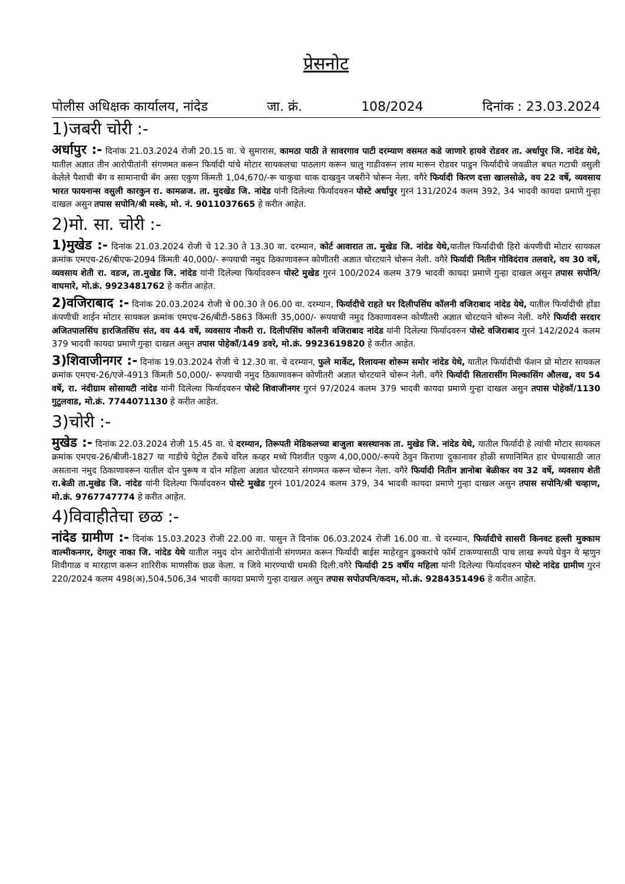प्रेसनोट
पोलीस अधिक्षक कार्यालय, नांदेड जा. क्रं. 108/2024 दिनांक : 23.03.2024
1)जबरी चोरी :-
अर्धापुर :- दिनांक 21.03.2024 रोजी 20.15 वा. चे सुमारास, कामठा पाठी ते सावरगाव पाटी दरम्याण वसमत कडे जाणारे हायवे रोडवर ता. अर्धापुर जि. नांदेड येथे, यातील अज्ञात तीन आरोपीतांनी संगणमत करून फिर्यादी यांचे मोटार सायकलचा पाठलाग करून चालु गाडीवरून लाथ मारून रोडवर पाडुन फिर्यादीचे जवळील बचत गटाची वसुली केलेले पैशाची बॅग व सामानाची बॅग असा एकुण किंमती 1,04,670/-रू चाकुचा धाक दाखवुन जबरीने चोरून नेला. वगैरे फिर्यादी किरण दत्ता खालसोळे, वय 22 वर्षे, व्यवसाय भारत फायनान्स वसुली कारकुन रा. कामळज. ता. मुदखेड जि. नांदेड यांनी दिलेल्या फिर्यादवरुन पोस्टे अर्धापुर गुरनं 131/2024 कलम 392, 34 भादवी कायदा प्रमाणे गुन्हा दाखल असुन तपास सपोनि/श्री मस्के, मो. नं. 9011037665 हे करीत आहेत.
2)मो. सा. चोरी :-
1)मुखेड :- दिनांक 21.03.2024 रोजी चे 12.30 ते 13.30 वा. दरम्यान, कोर्ट आवारात ता. मुखेड जि. नांदेड येथे, यातील फिर्यादीची हिरो कंपणीची मोटार सायकल क्रमांक एमएच-26/बीएफ-2094 किंमती 40,000/- रूपयाची नमुद ठिकाणावरून कोणीतरी अज्ञात चोरटयाने चोरून नेली. वगैरे फिर्यादी नितीन गोविदंराव तलवारे, वय 30 वर्षे, व्यवसाय शेती रा. वडज, ता.मुखेड जि. नांदेड यांनी दिलेल्या फिर्यादवरुन पोस्टे मुखेड गुरनं 100/2024 कलम 379 भादवी कायदा प्रमाणे गुन्हा दाखल असुन तपास सपोनि/वाघमारे, मो.क्रं. 9923481762 हे करीत आहेत.
2)वजिराबाद :- दिनांक 20.03.2024 रोजी चे 00.30 ते 06.00 वा. दरम्यान, फिर्यादीचे राहते घर दिलीपसिंघ कॉलनी वजिराबाद नांदेड येथे, यातील फिर्यादीची होंडा कंपणीची शाईन मोटार सायकल क्रमांक एमएच-26/बीटी-5863 किंमती 35,000/- रूपयाची नमुद ठिकाणावरून कोणीतरी अज्ञात चोरटयाने चोरून नेली. वगैरे फिर्यादी सरदार अजितपालसिंघ हारजितसिंघ संत, वय 44 वर्षे, व्यवसाय नौकरी रा. दिलीपसिंघ कॉलनी वजिराबाद नांदेड यांनी दिलेल्या फिर्यादवरुन पोस्टे वजिराबाद गुरनं 142/2024 कलम 379 भादवी कायदा प्रमाणे गुन्हा दाखल असुन तपास पोहेकॉ/149 डवरे, मो.क्रं. 9923619820 हे करीत आहेत.
3)शिवाजीनगर :- दिनांक 19.03.2024 रोजी चे 12.30 वा. चे दरम्यान, फुले मार्केट, रिलायन्स शोरूम समोर नांदेड येथे, यातील फिर्यादीची फॅशन प्रो मोटार सायकल क्रमांक एमएच-26/एजे-4913 किंमती 50,000/- रूपयाची नमुद ठिकाणावरून कोणीतरी अज्ञात चोरटयाने चोरून नेली. वगैरे फिर्यादी सितारासींग मिल्कासिंग औलख, वय 54 वर्षे, रा. नंदीग्राम सोसायटी नांदेड यांनी दिलेल्या फिर्यादवरुन पोस्टे शिवाजीनगर गुरनं 97/2024 कलम 379 भादवी कायदा प्रमाणे गुन्हा दाखल असुन तपास पोहेकॉ/1130 गुटुलवाड, मो.क्रं. 7744071130 हे करीत आहेत.
3)चोरी :-
मुखेड :- दिनांक 22.03.2024 रोजी 15.45 वा. चे दरम्यान, तिरूपती मेडिकलच्या बाजुला बसस्थानक ता. मुखेड जि. नांदेड येथे, यातील फिर्यादी हे त्यांची मोटार सायकल क्रमांक एमएच-26/बीजी-1827 या गाडीचे पेट्रोल टँकचे वरिल कव्हर मध्ये पिशवीत एकुण 4,00,000/-रूपये ठेवुन किराणा दुकानावर होळी सणानिमित हार घेण्यासाठी जात असताना नमुद ठिकाणावरून यातील दोन पुरूष व दोन महिला अज्ञात चोरटयाने संगणमत करून चोरून नेला. वगैरे फिर्यादी नितीन ज्ञानोबा बेळीकर वय 32 वर्षे, व्यवसाय शेती रा.बेळी ता.मुखेड जि. नांदेड यांनी दिलेल्या फिर्यादवरुन पोस्टे मुखेड गुरनं 101/2024 कलम 379, 34 भादवी कायदा प्रमाणे गुन्हा दाखल असुन तपास सपोनि/श्री चव्हाण, मो.क्रं. 9767747774 हे करीत आहेत.
4)विवाहीतेचा छळ :-
नांदेड ग्रामीण :- दिनांक 15.03.2023 रोजी 22.00 वा. पासुन ते दिनांक 06.03.2024 रोजी 16.00 वा. चे दरम्यान, फिर्यादीचे सासरी किनवट हल्ली मुक्काम वाल्मीकनगर, देगलुर नाका जि. नांदेड येथे यातील नमुद दोन आरोपीतांनी संगणमत करून फिर्यादी बाईस माहेरहुन डुक्करांचे फॉर्म टाकण्यासाठी पाच लाख रूपये घेवुन ये म्हणुन शिवीगाळ व मारहाण करून शारिरीक माणसीक छळ केला. व जिवे मारण्याची धमकी दिली.वगैरे फिर्यादी 25 वर्षीय महिला यांनी दिलेल्या फिर्यादवरुन पोस्टे नांदेड ग्रामीण गुरनं 220/2024 कलम 498(अ),504,506,34 भादवी कायदा प्रमाणे गुन्हा दाखल असुन तपास सपोउपनि/कदम, मो.क्रं. 9284351496 हे करीत आहेत.